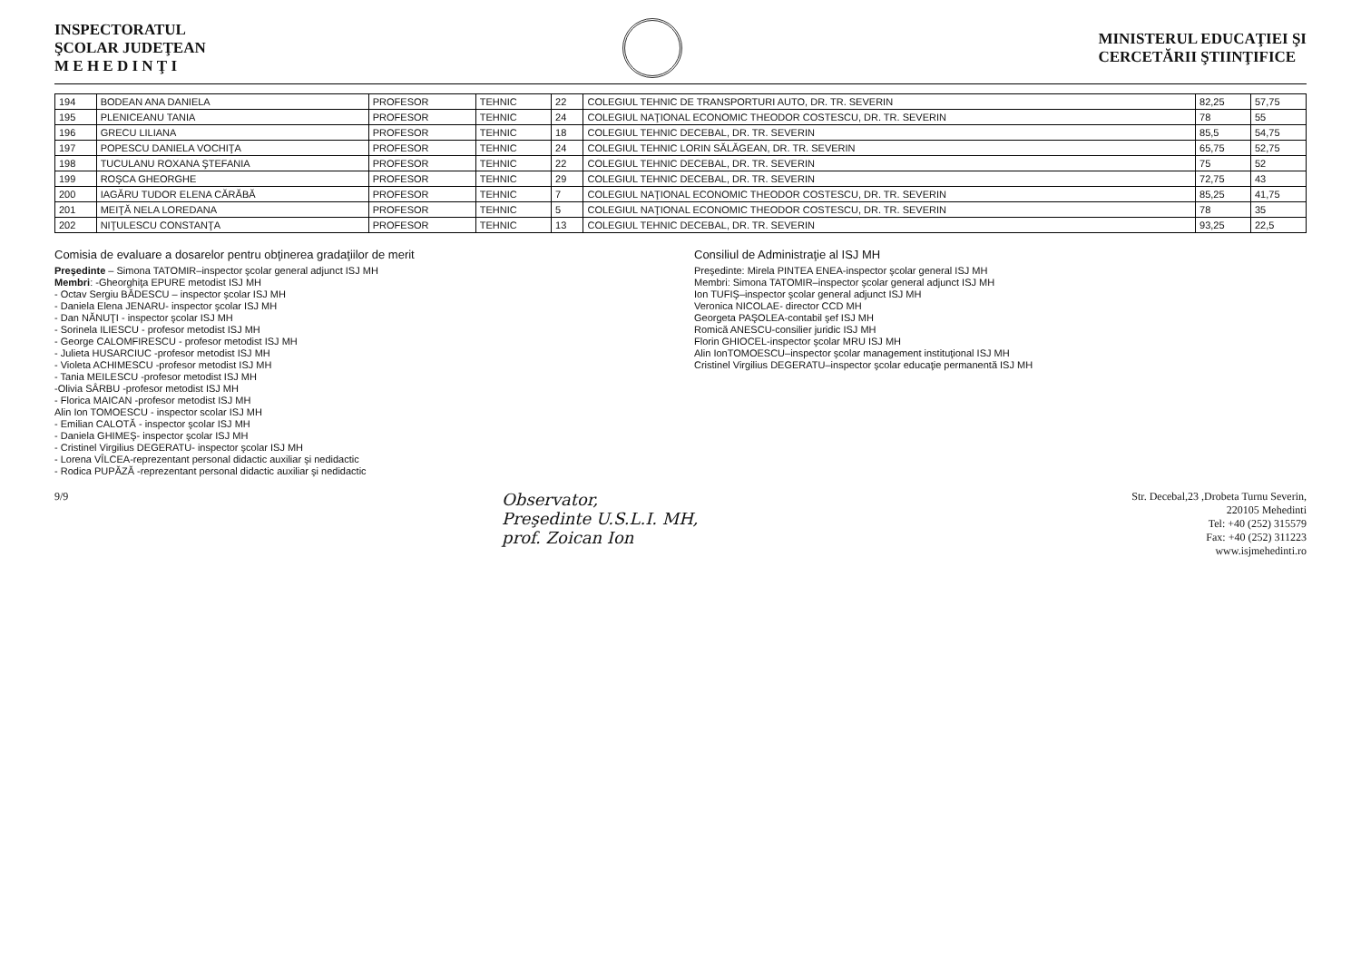INSPECTORATUL
ŞCOLAR JUDEŢEAN
M E H E D I N Ţ I
MINISTERUL EDUCAŢIEI ŞI
CERCETĂRII ŞTIINŢIFICE
| 194 | BODEAN ANA DANIELA | PROFESOR | TEHNIC | 22 | COLEGIUL TEHNIC DE TRANSPORTURI AUTO, DR. TR. SEVERIN | 82,25 | 57,75 |
| 195 | PLENICEANU TANIA | PROFESOR | TEHNIC | 24 | COLEGIUL NAŢIONAL ECONOMIC THEODOR COSTESCU, DR. TR. SEVERIN | 78 | 55 |
| 196 | GRECU LILIANA | PROFESOR | TEHNIC | 18 | COLEGIUL TEHNIC DECEBAL, DR. TR. SEVERIN | 85,5 | 54,75 |
| 197 | POPESCU DANIELA VOCHIŢA | PROFESOR | TEHNIC | 24 | COLEGIUL TEHNIC LORIN SĂLĂGEAN, DR. TR. SEVERIN | 65,75 | 52,75 |
| 198 | TUCULANU ROXANA ŞTEFANIA | PROFESOR | TEHNIC | 22 | COLEGIUL TEHNIC DECEBAL, DR. TR. SEVERIN | 75 | 52 |
| 199 | ROŞCA GHEORGHE | PROFESOR | TEHNIC | 29 | COLEGIUL TEHNIC DECEBAL, DR. TR. SEVERIN | 72,75 | 43 |
| 200 | IAGĂRU TUDOR ELENA CĂRĂBĂ | PROFESOR | TEHNIC | 7 | COLEGIUL NAŢIONAL ECONOMIC THEODOR COSTESCU, DR. TR. SEVERIN | 85,25 | 41,75 |
| 201 | MEIŢĂ NELA LOREDANA | PROFESOR | TEHNIC | 5 | COLEGIUL NAŢIONAL ECONOMIC THEODOR COSTESCU, DR. TR. SEVERIN | 78 | 35 |
| 202 | NIŢULESCU CONSTANŢA | PROFESOR | TEHNIC | 13 | COLEGIUL TEHNIC DECEBAL, DR. TR. SEVERIN | 93,25 | 22,5 |
Comisia de evaluare a dosarelor pentru obţinerea gradaţiilor de merit
Preşedinte – Simona TATOMIR–inspector şcolar general adjunct ISJ MH
Membri: -Gheorghiţa EPURE metodist ISJ MH
- Octav Sergiu BĂDESCU – inspector şcolar ISJ MH
- Daniela Elena JENARU- inspector şcolar ISJ MH
- Dan NĂNUŢI - inspector şcolar ISJ MH
- Sorinela ILIESCU - profesor metodist ISJ MH
- George CALOMFIRESCU - profesor metodist ISJ MH
- Julieta HUSARCIUC -profesor metodist ISJ MH
- Violeta ACHIMESCU -profesor metodist ISJ MH
- Tania MEILESCU -profesor metodist ISJ MH
-Olivia SÂRBU -profesor metodist ISJ MH
- Florica MAICAN -profesor metodist ISJ MH
Alin Ion TOMOESCU - inspector scolar ISJ MH
- Emilian CALOTĂ - inspector şcolar ISJ MH
- Daniela GHIMEŞ- inspector şcolar ISJ MH
- Cristinel Virgilius DEGERATU- inspector şcolar ISJ MH
- Lorena VÎLCEA-reprezentant personal didactic auxiliar şi nedidactic
- Rodica PUPĂZĂ -reprezentant personal didactic auxiliar şi nedidactic
Consiliul de Administraţie al ISJ MH
Preşedinte: Mirela PINTEA ENEA-inspector şcolar general ISJ MH
Membri: Simona TATOMIR–inspector şcolar general adjunct ISJ MH
Ion TUFIŞ–inspector şcolar general adjunct ISJ MH
Veronica NICOLAE- director CCD MH
Georgeta PAŞOLEA-contabil şef ISJ MH
Romică ANESCU-consilier juridic ISJ MH
Florin GHIOCEL-inspector şcolar MRU ISJ MH
Alin IonTOMOESCU–inspector şcolar management instituţional ISJ MH
Cristinel Virgilius DEGERATU–inspector şcolar educaţie permanentă ISJ MH
9/9
Observator,
Preşedinte U.S.L.I. MH,
prof. Zoican Ion
Str. Decebal,23 ,Drobeta Turnu Severin,
220105 Mehedinti
Tel: +40 (252) 315579
Fax: +40 (252) 311223
www.isjmehedinti.ro